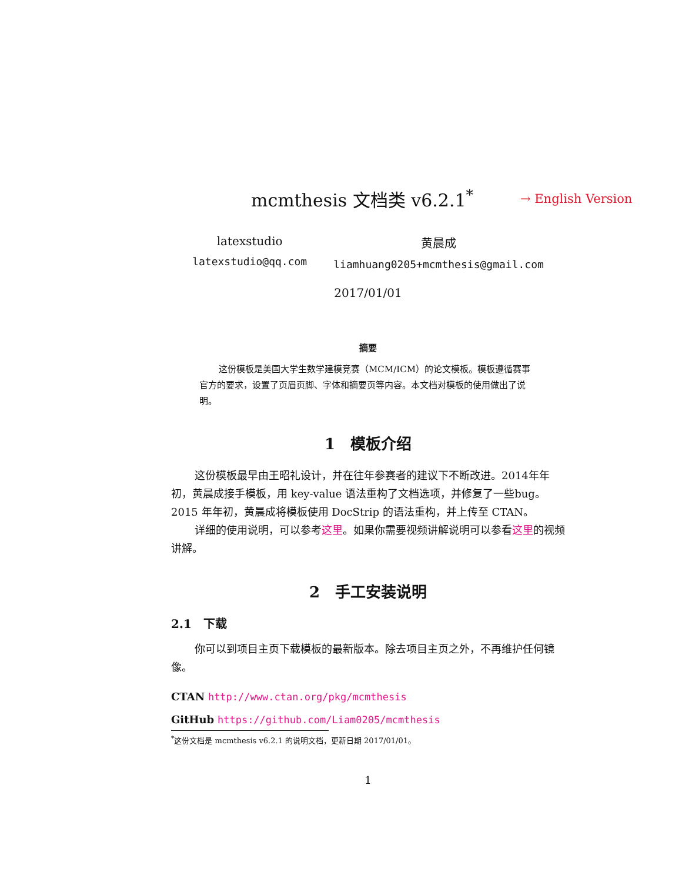mcmthesis 文档类 v6.2.1<sup>*</sup>
→ English Version
latexstudio
latexstudio@qq.com
黄晨成
liamhuang0205+mcmthesis@gmail.com
2017/01/01
摘要
这份模板是美国大学生数学建模竞赛（MCM/ICM）的论文模板。模板遵循赛事官方的要求，设置了页眉页脚、字体和摘要页等内容。本文档对模板的使用做出了说明。
1　模板介绍
这份模板最早由王昭礼设计，并在往年参赛者的建议下不断改进。2014年年初，黄晨成接手模板，用 key-value 语法重构了文档选项，并修复了一些bug。2015 年年初，黄晨成将模板使用 DocStrip 的语法重构，并上传至 CTAN。
详细的使用说明，可以参考这里。如果你需要视频讲解说明可以参看这里的视频讲解。
2　手工安装说明
2.1　下载
你可以到项目主页下载模板的最新版本。除去项目主页之外，不再维护任何镜像。
CTAN http://www.ctan.org/pkg/mcmthesis
GitHub https://github.com/Liam0205/mcmthesis
<sup>*</sup> 这份文档是 mcmthesis v6.2.1 的说明文档，更新日期 2017/01/01。
1